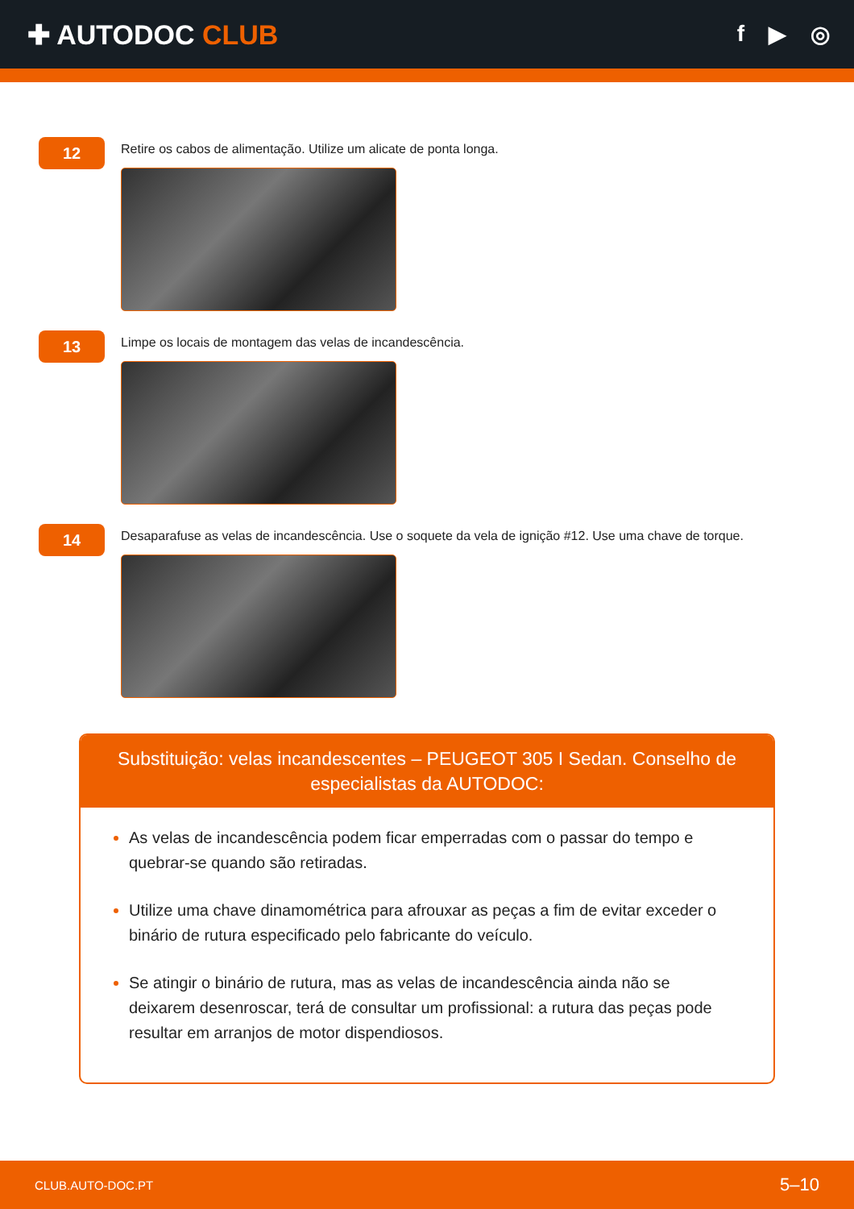✚ AUTODOC CLUB
f ▶ ◎
12
Retire os cabos de alimentação. Utilize um alicate de ponta longa.
13
Limpe os locais de montagem das velas de incandescência.
14
Desaparafuse as velas de incandescência. Use o soquete da vela de ignição #12. Use uma chave de torque.
Substituição: velas incandescentes – PEUGEOT 305 I Sedan. Conselho de especialistas da AUTODOC:
As velas de incandescência podem ficar emperradas com o passar do tempo e quebrar-se quando são retiradas.
Utilize uma chave dinamométrica para afrouxar as peças a fim de evitar exceder o binário de rutura especificado pelo fabricante do veículo.
Se atingir o binário de rutura, mas as velas de incandescência ainda não se deixarem desenroscar, terá de consultar um profissional: a rutura das peças pode resultar em arranjos de motor dispendiosos.
CLUB.AUTO-DOC.PT 5–10